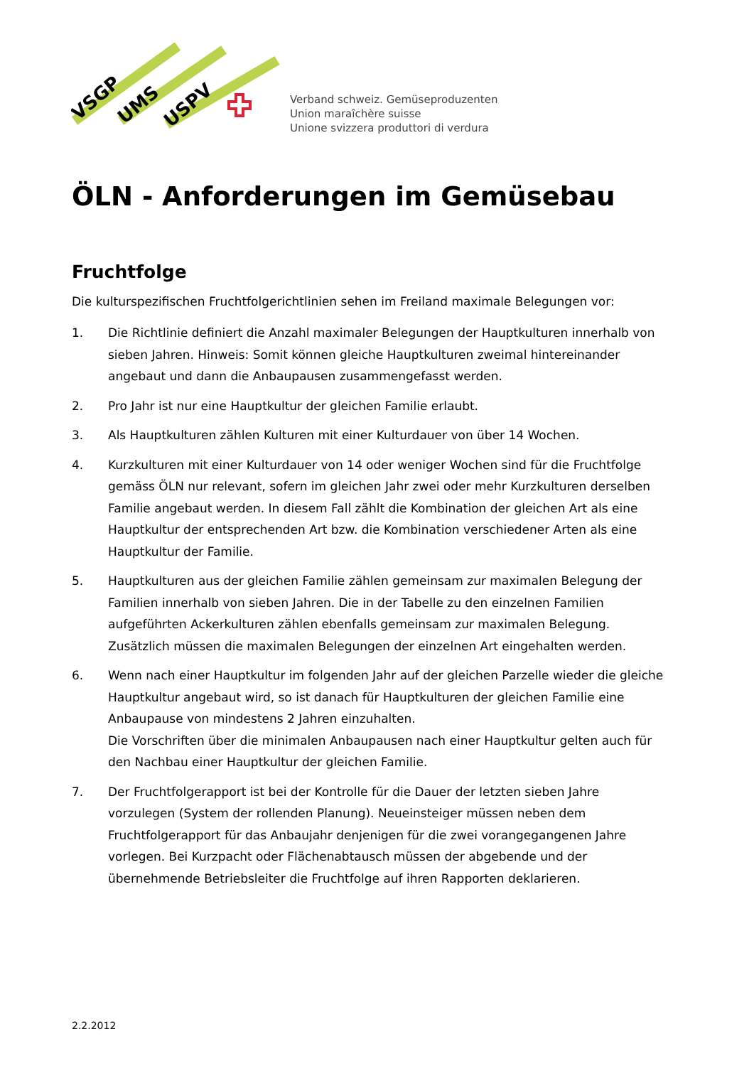VSGP
UMS
USPV
Verband schweiz. Gemüseproduzenten
Union maraîchère suisse
Unione svizzera produttori di verdura
ÖLN - Anforderungen im Gemüsebau
Fruchtfolge
Die kulturspezifischen Fruchtfolgerichtlinien sehen im Freiland maximale Belegungen vor:
1. Die Richtlinie definiert die Anzahl maximaler Belegungen der Hauptkulturen innerhalb von sieben Jahren. Hinweis: Somit können gleiche Hauptkulturen zweimal hintereinander angebaut und dann die Anbaupausen zusammengefasst werden.
2. Pro Jahr ist nur eine Hauptkultur der gleichen Familie erlaubt.
3. Als Hauptkulturen zählen Kulturen mit einer Kulturdauer von über 14 Wochen.
4. Kurzkulturen mit einer Kulturdauer von 14 oder weniger Wochen sind für die Fruchtfolge gemäss ÖLN nur relevant, sofern im gleichen Jahr zwei oder mehr Kurzkulturen derselben Familie angebaut werden. In diesem Fall zählt die Kombination der gleichen Art als eine Hauptkultur der entsprechenden Art bzw. die Kombination verschiedener Arten als eine Hauptkultur der Familie.
5. Hauptkulturen aus der gleichen Familie zählen gemeinsam zur maximalen Belegung der Familien innerhalb von sieben Jahren. Die in der Tabelle zu den einzelnen Familien aufgeführten Ackerkulturen zählen ebenfalls gemeinsam zur maximalen Belegung. Zusätzlich müssen die maximalen Belegungen der einzelnen Art eingehalten werden.
6. Wenn nach einer Hauptkultur im folgenden Jahr auf der gleichen Parzelle wieder die gleiche Hauptkultur angebaut wird, so ist danach für Hauptkulturen der gleichen Familie eine Anbaupause von mindestens 2 Jahren einzuhalten.
Die Vorschriften über die minimalen Anbaupausen nach einer Hauptkultur gelten auch für den Nachbau einer Hauptkultur der gleichen Familie.
7. Der Fruchtfolgerapport ist bei der Kontrolle für die Dauer der letzten sieben Jahre vorzulegen (System der rollenden Planung). Neueinsteiger müssen neben dem Fruchtfolgerapport für das Anbaujahr denjenigen für die zwei vorangegangenen Jahre vorlegen. Bei Kurzpacht oder Flächenabtausch müssen der abgebende und der übernehmende Betriebsleiter die Fruchtfolge auf ihren Rapporten deklarieren.
2.2.2012